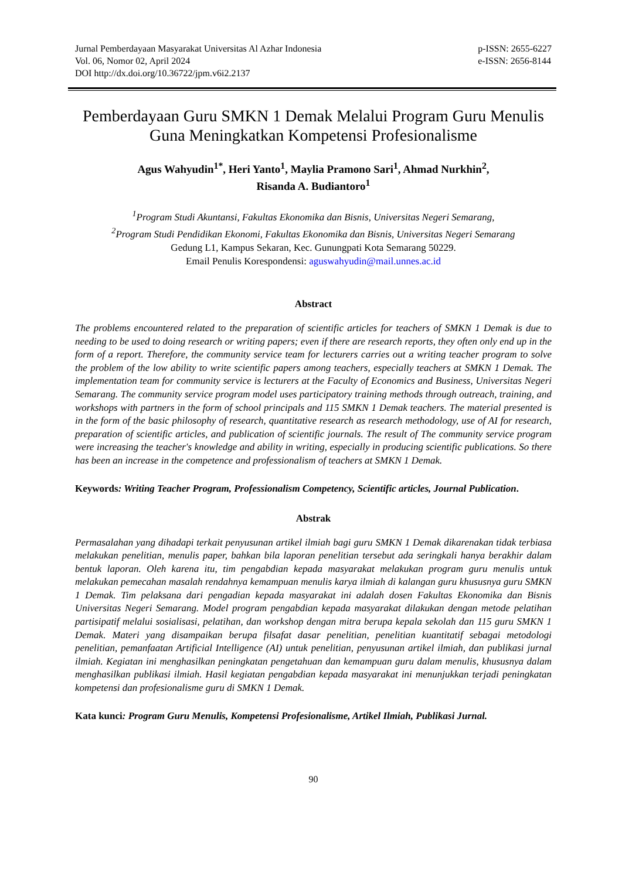Jurnal Pemberdayaan Masyarakat Universitas Al Azhar Indonesia
Vol. 06, Nomor 02, April 2024
DOI http://dx.doi.org/10.36722/jpm.v6i2.2137
p-ISSN: 2655-6227
e-ISSN: 2656-8144
Pemberdayaan Guru SMKN 1 Demak Melalui Program Guru Menulis Guna Meningkatkan Kompetensi Profesionalisme
Agus Wahyudin<sup>1*</sup>, Heri Yanto<sup>1</sup>, Maylia Pramono Sari<sup>1</sup>, Ahmad Nurkhin<sup>2</sup>,
Risanda A. Budiantoro<sup>1</sup>
<sup>1</sup> Program Studi Akuntansi, Fakultas Ekonomika dan Bisnis, Universitas Negeri Semarang,
<sup>2</sup> Program Studi Pendidikan Ekonomi, Fakultas Ekonomika dan Bisnis, Universitas Negeri Semarang
Gedung L1, Kampus Sekaran, Kec. Gunungpati Kota Semarang 50229.
Email Penulis Korespondensi: aguswahyudin@mail.unnes.ac.id
Abstract
The problems encountered related to the preparation of scientific articles for teachers of SMKN 1 Demak is due to needing to be used to doing research or writing papers; even if there are research reports, they often only end up in the form of a report. Therefore, the community service team for lecturers carries out a writing teacher program to solve the problem of the low ability to write scientific papers among teachers, especially teachers at SMKN 1 Demak. The implementation team for community service is lecturers at the Faculty of Economics and Business, Universitas Negeri Semarang. The community service program model uses participatory training methods through outreach, training, and workshops with partners in the form of school principals and 115 SMKN 1 Demak teachers. The material presented is in the form of the basic philosophy of research, quantitative research as research methodology, use of AI for research, preparation of scientific articles, and publication of scientific journals. The result of The community service program were increasing the teacher's knowledge and ability in writing, especially in producing scientific publications. So there has been an increase in the competence and professionalism of teachers at SMKN 1 Demak.
Keywords: Writing Teacher Program, Professionalism Competency, Scientific articles, Journal Publication.
Abstrak
Permasalahan yang dihadapi terkait penyusunan artikel ilmiah bagi guru SMKN 1 Demak dikarenakan tidak terbiasa melakukan penelitian, menulis paper, bahkan bila laporan penelitian tersebut ada seringkali hanya berakhir dalam bentuk laporan. Oleh karena itu, tim pengabdian kepada masyarakat melakukan program guru menulis untuk melakukan pemecahan masalah rendahnya kemampuan menulis karya ilmiah di kalangan guru khususnya guru SMKN 1 Demak. Tim pelaksana dari pengadian kepada masyarakat ini adalah dosen Fakultas Ekonomika dan Bisnis Universitas Negeri Semarang. Model program pengabdian kepada masyarakat dilakukan dengan metode pelatihan partisipatif melalui sosialisasi, pelatihan, dan workshop dengan mitra berupa kepala sekolah dan 115 guru SMKN 1 Demak. Materi yang disampaikan berupa filsafat dasar penelitian, penelitian kuantitatif sebagai metodologi penelitian, pemanfaatan Artificial Intelligence (AI) untuk penelitian, penyusunan artikel ilmiah, dan publikasi jurnal ilmiah. Kegiatan ini menghasilkan peningkatan pengetahuan dan kemampuan guru dalam menulis, khususnya dalam menghasilkan publikasi ilmiah. Hasil kegiatan pengabdian kepada masyarakat ini menunjukkan terjadi peningkatan kompetensi dan profesionalisme guru di SMKN 1 Demak.
Kata kunci: Program Guru Menulis, Kompetensi Profesionalisme, Artikel Ilmiah, Publikasi Jurnal.
90